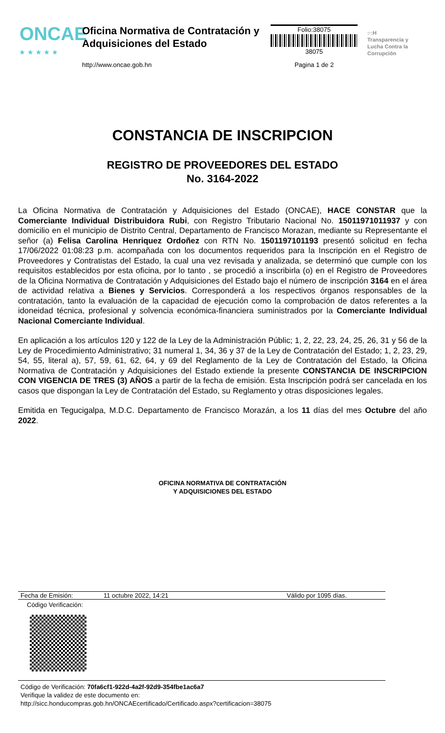ONCAE
★★★★★
Oficina Normativa de Contratación y Adquisiciones del Estado
http://www.oncae.gob.hn
Folio:38075
38075
Pagina 1 de 2
:·:H
Transparencia y
Lucha Contra la
Corrupción
CONSTANCIA DE INSCRIPCION
REGISTRO DE PROVEEDORES DEL ESTADO
No. 3164-2022
La Oficina Normativa de Contratación y Adquisiciones del Estado (ONCAE), HACE CONSTAR que la Comerciante Individual Distribuidora Rubi, con Registro Tributario Nacional No. 15011971011937 y con domicilio en el municipio de Distrito Central, Departamento de Francisco Morazan, mediante su Representante el señor (a) Felisa Carolina Henriquez Ordoñez con RTN No. 1501197101193 presentó solicitud en fecha 17/06/2022 01:08:23 p.m. acompañada con los documentos requeridos para la Inscripción en el Registro de Proveedores y Contratistas del Estado, la cual una vez revisada y analizada, se determinó que cumple con los requisitos establecidos por esta oficina, por lo tanto , se procedió a inscribirla (o) en el Registro de Proveedores de la Oficina Normativa de Contratación y Adquisiciones del Estado bajo el número de inscripción 3164 en el área de actividad relativa a Bienes y Servicios. Corresponderá a los respectivos órganos responsables de la contratación, tanto la evaluación de la capacidad de ejecución como la comprobación de datos referentes a la idoneidad técnica, profesional y solvencia económica-financiera suministrados por la Comerciante Individual Nacional Comerciante Individual.
En aplicación a los artículos 120 y 122 de la Ley de la Administración Públic; 1, 2, 22, 23, 24, 25, 26, 31 y 56 de la Ley de Procedimiento Administrativo; 31 numeral 1, 34, 36 y 37 de la Ley de Contratación del Estado; 1, 2, 23, 29, 54, 55, literal a), 57, 59, 61, 62, 64, y 69 del Reglamento de la Ley de Contratación del Estado, la Oficina Normativa de Contratación y Adquisiciones del Estado extiende la presente CONSTANCIA DE INSCRIPCION CON VIGENCIA DE TRES (3) AÑOS a partir de la fecha de emisión. Esta Inscripción podrá ser cancelada en los casos que dispongan la Ley de Contratación del Estado, su Reglamento y otras disposiciones legales.
Emitida en Tegucigalpa, M.D.C. Departamento de Francisco Morazán, a los 11 días del mes Octubre del año 2022.
OFICINA NORMATIVA DE CONTRATACIÓN
Y ADQUISICIONES DEL ESTADO
Fecha de Emisión: 11 octubre 2022, 14:21 Válido por 1095 días.
Código Verificación:
Código de Verificación: 70fa6cf1-922d-4a2f-92d9-354fbe1ac6a7
Verifique la validez de este documento en:
http://sicc.honducompras.gob.hn/ONCAEcertificado/Certificado.aspx?certificacion=38075